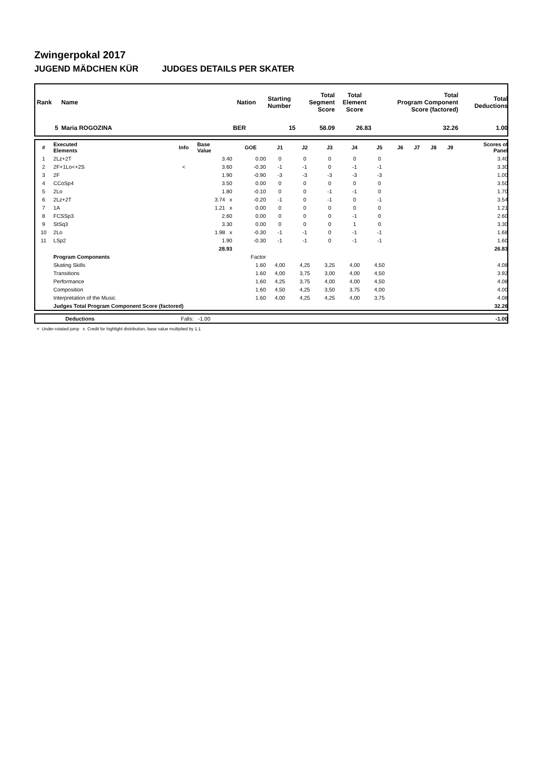Zwingerpokal 2017
JUGEND MÄDCHEN KÜR JUDGES DETAILS PER SKATER
| Rank | Name | Nation | Starting Number | Total Segment Score | Total Element Score | Total Program Component Score (factored) | Total Deductions |
| --- | --- | --- | --- | --- | --- | --- | --- |
| 5 | Maria ROGOZINA | BER | 15 | 58.09 | 26.83 | 32.26 | 1.00 |
| # | Executed Elements | Info | Base Value | GOE | J1 | J2 | J3 | J4 | J5 | J6 | J7 | J8 | J9 | Scores of Panel |
| --- | --- | --- | --- | --- | --- | --- | --- | --- | --- | --- | --- | --- | --- | --- |
| 1 | 2Lz+2T | | 3.40 | 0.00 | 0 | 0 | 0 | 0 | 0 | | | | | 3.40 |
| 2 | 2F+1Lo<+2S | < | 3.60 | -0.30 | -1 | -1 | 0 | -1 | -1 | | | | | 3.30 |
| 3 | 2F | | 1.90 | -0.90 | -3 | -3 | -3 | -3 | -3 | | | | | 1.00 |
| 4 | CCoSp4 | | 3.50 | 0.00 | 0 | 0 | 0 | 0 | 0 | | | | | 3.50 |
| 5 | 2Lo | | 1.80 | -0.10 | 0 | 0 | -1 | -1 | 0 | | | | | 1.70 |
| 6 | 2Lz+2T | | 3.74 x | -0.20 | -1 | 0 | -1 | 0 | -1 | | | | | 3.54 |
| 7 | 1A | | 1.21 x | 0.00 | 0 | 0 | 0 | 0 | 0 | | | | | 1.21 |
| 8 | FCSSp3 | | 2.60 | 0.00 | 0 | 0 | 0 | -1 | 0 | | | | | 2.60 |
| 9 | StSq3 | | 3.30 | 0.00 | 0 | 0 | 0 | 1 | 0 | | | | | 3.30 |
| 10 | 2Lo | | 1.98 x | -0.30 | -1 | -1 | 0 | -1 | -1 | | | | | 1.68 |
| 11 | LSp2 | | 1.90 | -0.30 | -1 | -1 | 0 | -1 | -1 | | | | | 1.60 |
| | | | 28.93 | | | | | | | | | | | 26.83 |
| | Program Components | | | Factor | | | | | | | | | | |
| | Skating Skills | | | 1.60 | 4,00 | 4,25 | 3,25 | 4,00 | 4,50 | | | | | 4.08 |
| | Transitions | | | 1.60 | 4,00 | 3,75 | 3,00 | 4,00 | 4,50 | | | | | 3.92 |
| | Performance | | | 1.60 | 4,25 | 3,75 | 4,00 | 4,00 | 4,50 | | | | | 4.08 |
| | Composition | | | 1.60 | 4,50 | 4,25 | 3,50 | 3,75 | 4,00 | | | | | 4.00 |
| | Interpretation of the Music | | | 1.60 | 4,00 | 4,25 | 4,25 | 4,00 | 3,75 | | | | | 4.08 |
| | Judges Total Program Component Score (factored) | | | | | | | | | | | | | 32.26 |
| | Deductions | Falls: -1.00 | -1.00 |
< Under-rotated jump x Credit for highlight distribution, base value multiplied by 1.1